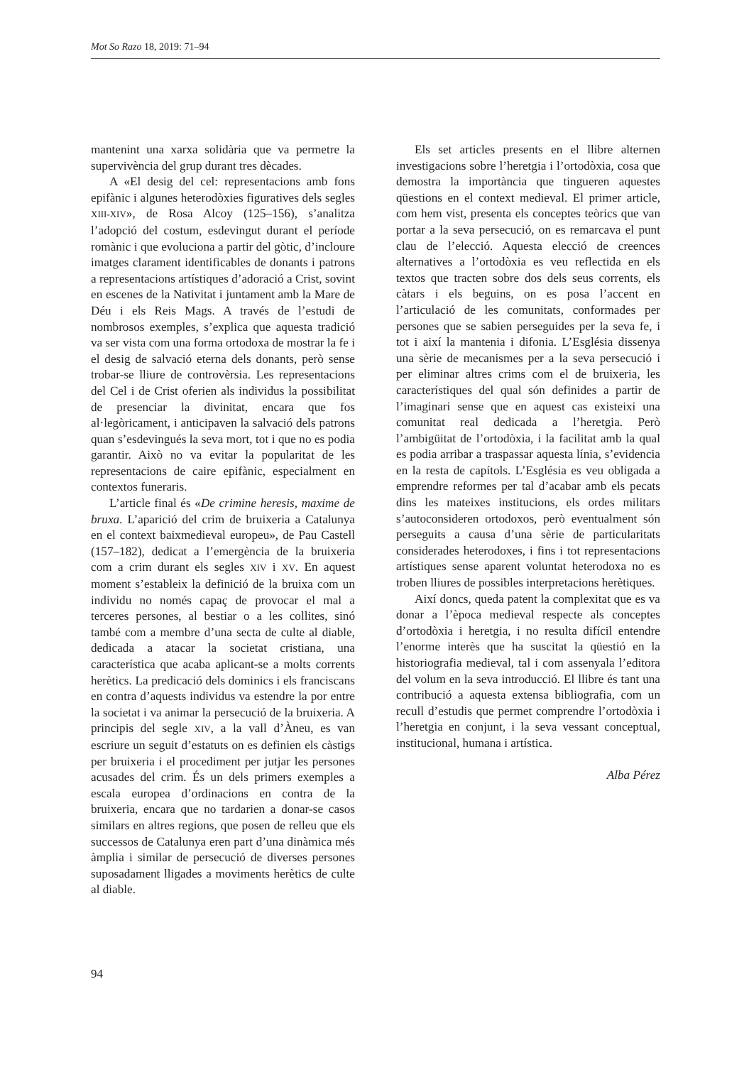Mot So Razo 18, 2019: 71–94
mantenint una xarxa solidària que va permetre la supervivència del grup durant tres dècades.
A «El desig del cel: representacions amb fons epifànic i algunes heterodòxies figuratives dels segles XIII-XIV», de Rosa Alcoy (125–156), s’analitza l’adopció del costum, esdevingut durant el període romànic i que evoluciona a partir del gòtic, d’incloure imatges clarament identificables de donants i patrons a representacions artístiques d’adoració a Crist, sovint en escenes de la Nativitat i juntament amb la Mare de Déu i els Reis Mags. A través de l’estudi de nombrosos exemples, s’explica que aquesta tradició va ser vista com una forma ortodoxa de mostrar la fe i el desig de salvació eterna dels donants, però sense trobar-se lliure de controvèrsia. Les representacions del Cel i de Crist oferien als individus la possibilitat de presenciar la divinitat, encara que fos al·legòricament, i anticipaven la salvació dels patrons quan s’esdevingués la seva mort, tot i que no es podia garantir. Això no va evitar la popularitat de les representacions de caire epifànic, especialment en contextos funeraris.
L’article final és «De crimine heresis, maxime de bruxa. L’aparició del crim de bruixeria a Catalunya en el context baixmedieval europeu», de Pau Castell (157–182), dedicat a l’emergència de la bruixeria com a crim durant els segles XIV i XV. En aquest moment s’estableix la definició de la bruixa com un individu no només capaç de provocar el mal a terceres persones, al bestiar o a les collites, sinó també com a membre d’una secta de culte al diable, dedicada a atacar la societat cristiana, una característica que acaba aplicant-se a molts corrents herètics. La predicació dels dominics i els franciscans en contra d’aquests individus va estendre la por entre la societat i va animar la persecució de la bruixeria. A principis del segle XIV, a la vall d’Àneu, es van escriure un seguit d’estatuts on es definien els càstigs per bruixeria i el procediment per jutjar les persones acusades del crim. És un dels primers exemples a escala europea d’ordinacions en contra de la bruixeria, encara que no tardarien a donar-se casos similars en altres regions, que posen de relleu que els successos de Catalunya eren part d’una dinàmica més àmplia i similar de persecució de diverses persones suposadament lligades a moviments herètics de culte al diable.
Els set articles presents en el llibre alternen investigacions sobre l’heretgia i l’ortodòxia, cosa que demostra la importància que tingueren aquestes qüestions en el context medieval. El primer article, com hem vist, presenta els conceptes teòrics que van portar a la seva persecució, on es remarcava el punt clau de l’elecció. Aquesta elecció de creences alternatives a l’ortodòxia es veu reflectida en els textos que tracten sobre dos dels seus corrents, els càtars i els beguins, on es posa l’accent en l’articulació de les comunitats, conformades per persones que se sabien perseguides per la seva fe, i tot i així la mantenia i difonia. L’Església dissenya una sèrie de mecanismes per a la seva persecució i per eliminar altres crims com el de bruixeria, les característiques del qual són definides a partir de l’imaginari sense que en aquest cas existeixi una comunitat real dedicada a l’heretgia. Però l’ambigüitat de l’ortodòxia, i la facilitat amb la qual es podia arribar a traspassar aquesta línia, s’evidencia en la resta de capítols. L’Església es veu obligada a emprendre reformes per tal d’acabar amb els pecats dins les mateixes institucions, els ordes militars s’autoconsideren ortodoxos, però eventualment són perseguits a causa d’una sèrie de particularitats considerades heterodoxes, i fins i tot representacions artístiques sense aparent voluntat heterodoxa no es troben lliures de possibles interpretacions herètiques.
Així doncs, queda patent la complexitat que es va donar a l’època medieval respecte als conceptes d’ortodòxia i heretgia, i no resulta difícil entendre l’enorme interès que ha suscitat la qüestió en la historiografia medieval, tal i com assenyala l’editora del volum en la seva introducció. El llibre és tant una contribució a aquesta extensa bibliografia, com un recull d’estudis que permet comprendre l’ortodòxia i l’heretgia en conjunt, i la seva vessant conceptual, institucional, humana i artística.
Alba Pérez
94